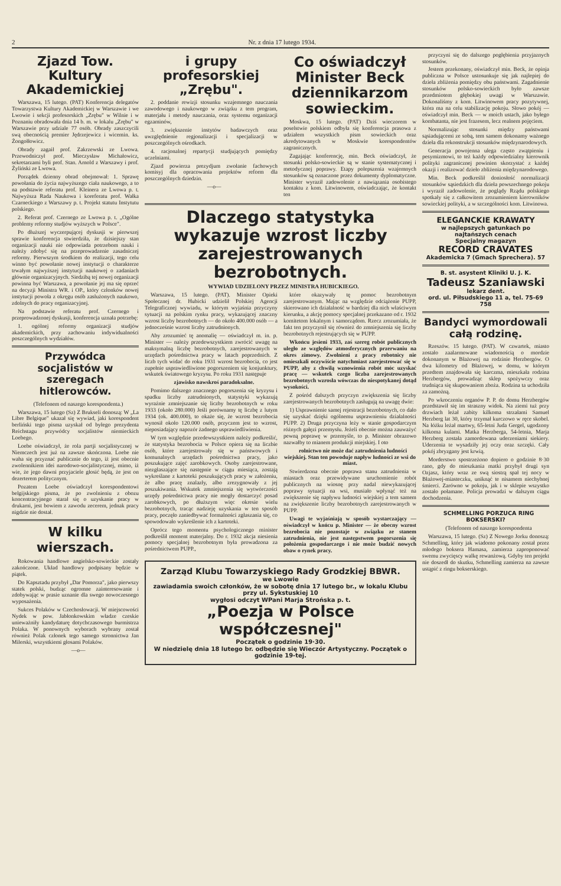2 Nr. z dnia 17 lutego 1934.
Zjazd Tow. Kultury Akademickiej
Warszawa, 15 lutego. (PAT) Konferencja delegatów Towarzystwa Kultury Akademickiej w Warszawie i we Lwowie i sekcji profesorskich „Zrębu" w Wilnie i w Poznaniu obradowała dnia 14 b. m. w lokalu „Zrębu" w Warszawie przy udziale 77 osób. Obrady zaszczycili swą obecnością premier Jędrzejewicz i wicemin. ks. Żongołłowicz.
Obrady zagaił prof. Zakrzewski ze Lwowa. Przewodniczył prof. Mieczysław Michałowicz, sekretarzami byli prof. Stan. Arnold z Warszawy i prof. Żyliński ze Lwowa.
Porządek dzienny obrad obejmował: 1. Sprawę powołania do życia najwyższego ciała naukowego, a to na podstawie referatu prof. Kleinera ze Lwowa p. t. Najwyższa Rada Naukowa i koreferatu prof. Wałka Czarneckiego z Warszawy p. t. Projekt statutu Instytutu polskiego.
2. Referat prof. Czernego ze Lwowa p. t. „Ogólne problemy reformy studjów wyższych w Polsce".
Po dłuższej wyczerpującej dyskusji w pierwszej sprawie konferencja stwierdziła, że dzisiejszy stan organizacji nauki nie odpowiada potrzebom nauki i należy zdobyć się na przeprowadzenie zasadniczej reformy. Pierwszym środkiem do realizacji, tego celu winno być powołanie nowej instytucji o charakterze trwałym najwyższej instytucji naukowej o zadaniach głównie organizacyjnych. Siedzibą tej nowej organizacji powinna być Warszawa, a powołanie jej ma się oprzeć na decyzji Ministra WR. i OP., który członków nowej instytucji powoła z okręgu osób zasłużonych naukowo, zdolnych do pracy organizacyjnej.
Na podstawie referatu prof. Czernego i przeprowadzonej dyskusji, konferencja uznała potrzebę:
1. ogólnej reformy organizacji studjów akademickich, przy zachowaniu indywidualności poszczególnych wydziałów.
Przywódca socjalistów w szeregach hitlerowców.
(Telefonem od naszego korespondenta.)
Warszawa, 15 lutego (Sz) Z Brukseli donoszą: W „La Libre Belgique" ukazał się wywiad, jaki korespondent berliński tego pisma uzyskał od byłego prezydenta Reichstagu przywódcy socjalistów niemieckich Loebego.
Loebe oświadczył, że rola partji socjalistycznej w Niemczech jest już na zawsze skończona. Loebe nie waha się przyznać publicznie do tego, iż jest obecnie zwolennikiem idei narodowo-socjalistycznej, mimo, iż wie, że jego dawni przyjaciele głosić będą, że jest on dezerterem politycznym.
Pozatem Loebe oświadczył korespondentowi belgijskiego pisma, że po zwolnieniu z obozu koncentracyjnego starał się o uzyskanie pracy w drukarni, jest bowiem z zawodu zecerem, jednak pracy nigdzie nie dostał.
W kilku wierszach.
Rokowania handlowe angielsko-sowieckie zostały zakończone. Układ handlowy podpisany będzie w piątek.
Do Kapsztadu przybył „Dar Pomorza", jako pierwszy statek polski, budząc ogromne zainteresowanie i zdobywając w prasie uznanie dla swego nowoczesnego wyposażenia.
Sukces Polaków w Czechosłowacji. W miejscowości Nydek w pow. Jabłonkowskim władze czeskie unieważniły kandydaturę dotychczasowego burmistrza Polaka. W ponownych wyborach wybrany został również Polak członek tego samego stronnictwa Jan Milerski, wszystkiemi głosami Polaków.
—o—
i grupy profesorskiej „Zrębu".
2. poddanie rewizji stosunku wzajemnego nauczania zawodowego i naukowego w związku z tem program, materjału i metody nauczania, oraz systemu organizacji egzaminów,
3. zwiększenie instytów badawczych oraz uwzględnienie regjonalizacji i specjalizacji w poszczególnych ośrodkach.
4. racjonalnej repartycji studjujących pomiędzy uczelniami.
Zjazd powierza prezydjum zwołanie fachowych komisyj dla opracowania projektów reform dla poszczególnych dziedzin.
—o—
Co oświadczył Minister Beck dziennikarzom sowieckim.
Moskwa, 15 lutego. (PAT) Dziś wieczorem w poselstwie polskiem odbyła się konferencja prasowa z udziałem wszystkich pism sowieckich oraz akredytowanych w Moskwie korespondentów zagranicznych.
Zagajając konferencję, min. Beck oświadczył, że stosunki polsko-sowieckie są w stanie systematycznej i metodycznej poprawy. Etapy polepszenia wzajemnych stosunków są oznaczone przez dokumenty dyplomatyczne. Minister wyraził zadowolenie z nawiązania osobistego kontaktu z kom. Litwinowem, oświadczając, że kontakt ten
Dlaczego statystyka wykazuje wzrost liczby zarejestrowanych bezrobotnych.
WYWIAD UDZIELONY PRZEZ MINISTRA HUBICKIEGO.
Warszawa, 15 lutego. (PAT). Minister Opieki Społecznej dr. Hubicki udzielił Polskiej Agencji Telegraficznej wywiadu, w którym wyjaśnia przyczyny sytuacji na polskim rynku pracy, wykazującej znaczny wzrost liczby bezrobotnych — do około 400.000 osób — a jednocześnie wzrost liczby zatrudnionych.
Aby zrozumieć tę anomalię — oświadczył m. in. p. Minister — należy przedewszystkiem zwrócić uwagę na maksymalną liczbę bezrobotnych, zarejestrowanych w urzędach pośrednictwa pracy w latach poprzednich. Z liczb tych widać do roku 1931 wzrost bezrobocia, co jest zupełnie usprawiedliwione pogorszeniem się konjunktury, wskutek światowego kryzysu. Po roku 1931 następuje
zjawisko nawskroś paradoksalne.
Pomimo dalszego znacznego pogorszenia się kryzysu i spadku liczby zatrudnionych, statystyki wykazują wyraźnie zmniejszanie się liczby bezrobotnych w roku 1933 (około 280.000) Jeśli porównamy tę liczbę z lutym 1934 (ok. 400.000), to okaże się, że wzrost bezrobocia wynosił około 120.000 osób, przyczem jest to wzrost, nieposiadający napozór żadnego usprawiedliwienia.
W tym względzie przedewszystkiem należy podkreślić, że statystyka bezrobocia w Polsce opiera się na liczbie osób, które zarejestrowały się w państwowych i komunalnych urzędach pośrednictwa pracy, jako poszukujące zajęć zarobkowych. Osoby zarejestrowane, niezgłaszające się następnie w ciągu miesiąca, zostają wykreślane z kartoteki poszukujących pracy w założeniu, że albo pracę znalazły, albo zrezygnowały z jej poszukiwania. Wskutek zmniejszenia się wytwórczości urzędy pośrednictwa pracy nie mogły dostarczyć posad zarobkowych, po dłuższym więc okresie wielu bezrobotnych, tracąc nadzieję uzyskania w ten sposób pracy, poczęło zaniedbywać formalności zgłaszania się, co spowodowało wykreślenie ich z kartoteki.
Oprócz tego momentu psychologicznego minister podkreślił moment materjalny. Do r. 1932 akcja niesienia pomocy specjalnej bezrobotnym była prowadzona za pośrednictwem PUPP.,
które okazywały tę pomoc bezrobotnym zarejestrowanym. Mając na względzie odciążenie PUPP, skierowano ich działalność w bardziej dla nich właściwym kierunku, a akcję pomocy specjalnej przekazano od r. 1932 komitetom lokalnym i samorządom. Rzecz zrozumiała, że fakt ten przyczynił się również do zmniejszenia się liczby bezrobotnych rejestrujących się w PUPP.
Wkońcu jesieni 1933, zaś szereg robót publicznych uległo ze względów atmosferycznych przerwaniu na okres zimowy. Zwolnieni z pracy robotnicy nie omieszkali oczywiście natychmiast zarejestrować się w PUPP, aby z chwilą wznowienia robót móc uzyskać pracę — wskutek czego liczba zarejestrowanych bezrobotnych wzrosła wówczas do niespotykanej dotąd wysokości.
Z pośród dalszych przyczyn zwiększenia się liczby zarejestrowanych bezrobotnych zasługują na uwagę dwie:
1) Usprawnienie samej rejestracji bezrobotnych, co dało się uzyskać dzięki ogólnemu usprawnieniu działalności PUPP. 2) Druga przyczyna leży w stanie gospodarczym różnych gałęzi przemysłu. Jeżeli obecnie można zauważyć pewną poprawę w przemyśle, to p. Minister obrazowo nazwałby to mianem produkcji miejskiej. I oto
rolnictwo nie może dać zatrudnienia ludności wiejskiej. Stan ten powoduje napływ ludności ze wsi do miast.
Stwierdzona obecnie poprawa stanu zatrudnienia w miastach oraz przewidywane uruchomienie robót publicznych na wiosnę przy nadal niewykazującej poprawy sytuacji na wsi, musiało wpłynąć też na zwiększenie się napływu ludności wiejskiej a tem samem na zwiększenie liczby bezrobotnych zarejestrowanych w PUPP.
Uwagi te wyjaśniają w sposób wystarczający — oświadczył w końcu p. Minister — że obecny wzrost bezrobocia nie pozostaje w związku ze stanem zatrudnienia, nie jest następstwem pogorszenia się położenia gospodarczego i nie może budzić nowych obaw o rynek pracy.
Zarząd Klubu Towarzyskiego Rady Grodzkiej BBWR.
we Lwowie
zawiadamia swoich członków, że w sobotę dnia 17 lutego br., w lokalu Klubu przy ul. Sykstuskiej 10
wygłosi odczyt WPani Marja Strońska p. t.
„Poezja w Polsce współczesnej"
Początek o godzinie 19·30.
W niedzielę dnia 18 lutego br. odbędzie się Wieczór Artystyczny. Początek o godzinie 19-tej.
przyczyni się do dalszego pogłębienia przyjaznych stosunków.
Jestem przekonany, oświadczył min. Beck, że opinja publiczna w Polsce ustosunkuje się jak najlepiej do dzieła zbliżenia pomiędzy obu państwami. Zagadnienie stosunków polsko-sowieckich było zawsze przedmiotem głębokiej uwagi w Warszawie. Dokonaliśmy z kom. Litwinowem pracy pozytywnej, która ma na celu stabilizację pokoju. Słowo pokój — oświadczył min. Beck — w moich ustach, jako byłego kombatanta, nie jest frazesem, lecz realnem pojęciem.
Normalizując stosunki między państwami sąsiadującemi ze sobą, tem samem dokonamy ważnego dzieła dla rekonstrukcji stosunków międzynarodowych.
Generacja powojenna ulega często zwątpieniu i pesymizmowi, to też każdy odpowiedzialny kierownik polityki zagranicznej powinien skorzystać z każdej okazji i realizować dzieło zbliżenia międzynarodowego.
Min. Beck podkreślił doniosłość normalizacji stosunków sąsiedzkich dla dzieła powszechnego pokoju i wyraził zadowolenie, że poglądy Rządu polskiego spotkały się z całkowitem zrozumieniem kierowników sowieckiej polityki, a w szczególności kom. Litwinowa.
ELEGANCKIE KRAWATY
w najlepszych gatunkach po najtańszych cenach
Specjalny magazyn
RECORD CRAVATES
Akademicka 7 (Gmach Sprechera). 57
B. st. asystent Kliniki U. J. K.
Tadeusz Szaniawski
lekarz dent.
ord. ul. Piłsudskiego 11 a, tel. 75-69 758
Bandyci wymordowali całą rodzinę.
Rzeszów. 15 lutego. (PAT). W czwartek, miasto zostało zaalarmowane wiadomością o mordzie dokonanym w Błażowej na rodzinie Herzbergów. O dwa kilometry od Błażowej, w domu, w którym przedtem znajdowała się karczma, mieszkała rodzina Herzbergów, prowadząc sklep spożywczy oraz trudniąca się skupowaniem zboża. Rodzina ta uchodziła za zamożną.
Po wkroczeniu organów P. P. do domu Herzbergów przedstawił się im straszny widok. Na ziemi tuż przy drzwiach leżał zabity kilkoma strzałami Samuel Herzberg lat 30, który trzymał kurczowo w ręce skobel. Na łóżku leżał martwy, 65-letni Juda Gergel, ugodzony kilkoma kulami. Matka Herzberga, 54-letnia, Marja Herzberg została zamordowana uderzeniami siekiery. Uderzenia te wysadziły jej oczy oraz szczęki. Cały pokój zbryzgany jest krwią.
Morderstwo spostrzeżono dopiero o godzinie 8·30 rano, gdy do mieszkania matki przybył drugi syn Ozjasz, który wraz ze swą siostrą spał tej nocy w Błażowej-miasteczku, uniknąć te nisamem niechybnej śmierci. Zarówno w pokoju, jak i w sklepie wszystko zostało połamane. Policja prowadzi w dalszym ciągu dochodzenia.
SCHMELLING PORZUCA RING BOKSERSKI?
(Telefonem od naszego korespondenta
Warszawa, 15 lutego. (Sz) Z Nowego Jorku donoszą: Schmelling, który jak wiadomo pokonany został przez młodego boksera Hamasa, zamierza zaproponować swemu zwycięscy walkę rewanżową. Gdyby ten projekt nie doszedł do skutku, Schmelling zamierza na zawsze ustąpić z ringu bokserskiego.